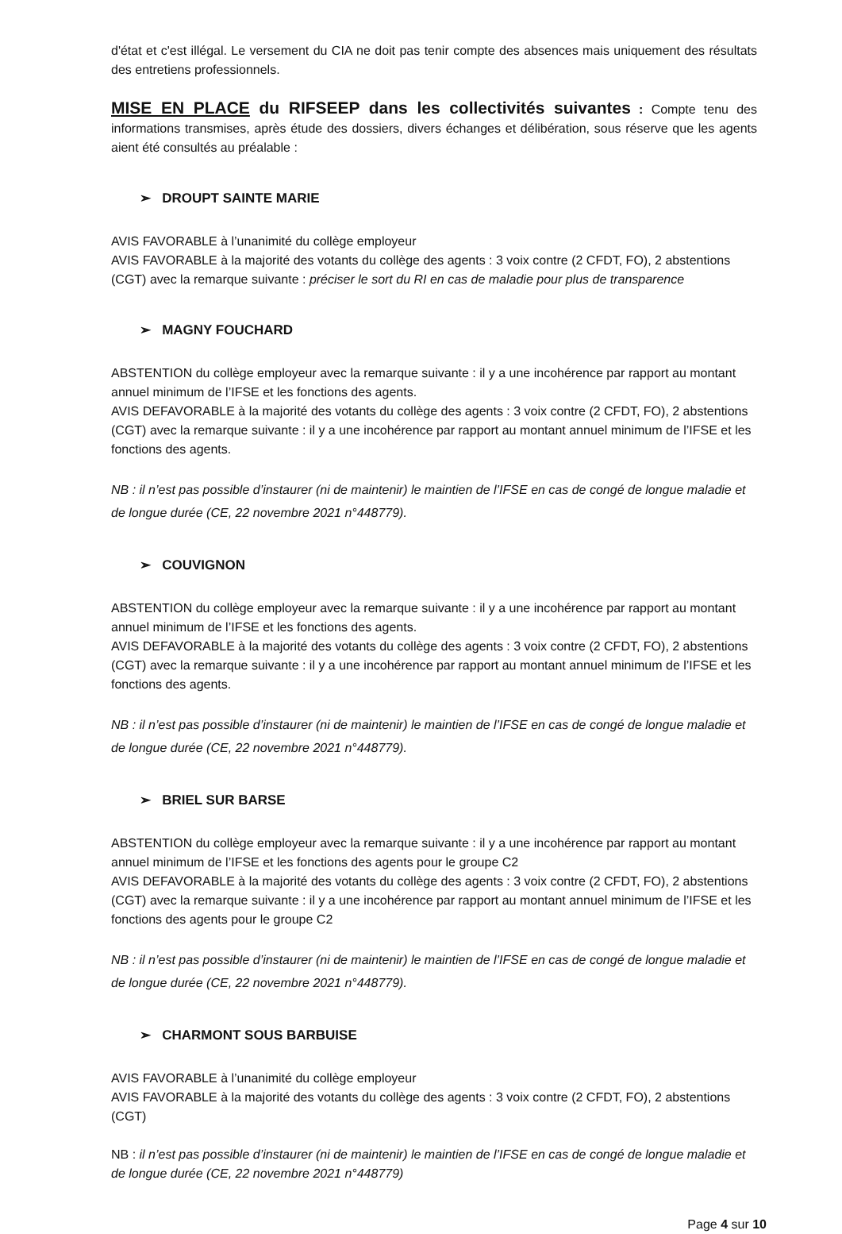d'état et c'est illégal. Le versement du CIA ne doit pas tenir compte des absences mais uniquement des résultats des entretiens professionnels.
MISE EN PLACE du RIFSEEP dans les collectivités suivantes : Compte tenu des informations transmises, après étude des dossiers, divers échanges et délibération, sous réserve que les agents aient été consultés au préalable :
➢ DROUPT SAINTE MARIE
AVIS FAVORABLE à l’unanimité du collège employeur
AVIS FAVORABLE à la majorité des votants du collège des agents : 3 voix contre (2 CFDT, FO), 2 abstentions (CGT) avec la remarque suivante : préciser le sort du RI en cas de maladie pour plus de transparence
➢ MAGNY FOUCHARD
ABSTENTION du collège employeur avec la remarque suivante : il y a une incohérence par rapport au montant annuel minimum de l’IFSE et les fonctions des agents.
AVIS DEFAVORABLE à la majorité des votants du collège des agents : 3 voix contre (2 CFDT, FO), 2 abstentions (CGT) avec la remarque suivante : il y a une incohérence par rapport au montant annuel minimum de l’IFSE et les fonctions des agents.
NB : il n’est pas possible d’instaurer (ni de maintenir) le maintien de l’IFSE en cas de congé de longue maladie et de longue durée (CE, 22 novembre 2021 n°448779).
➢ COUVIGNON
ABSTENTION du collège employeur avec la remarque suivante : il y a une incohérence par rapport au montant annuel minimum de l’IFSE et les fonctions des agents.
AVIS DEFAVORABLE à la majorité des votants du collège des agents : 3 voix contre (2 CFDT, FO), 2 abstentions (CGT) avec la remarque suivante : il y a une incohérence par rapport au montant annuel minimum de l’IFSE et les fonctions des agents.
NB : il n’est pas possible d’instaurer (ni de maintenir) le maintien de l’IFSE en cas de congé de longue maladie et de longue durée (CE, 22 novembre 2021 n°448779).
➢ BRIEL SUR BARSE
ABSTENTION du collège employeur avec la remarque suivante : il y a une incohérence par rapport au montant annuel minimum de l’IFSE et les fonctions des agents pour le groupe C2
AVIS DEFAVORABLE à la majorité des votants du collège des agents : 3 voix contre (2 CFDT, FO), 2 abstentions (CGT) avec la remarque suivante : il y a une incohérence par rapport au montant annuel minimum de l’IFSE et les fonctions des agents pour le groupe C2
NB : il n’est pas possible d’instaurer (ni de maintenir) le maintien de l’IFSE en cas de congé de longue maladie et de longue durée (CE, 22 novembre 2021 n°448779).
➢ CHARMONT SOUS BARBUISE
AVIS FAVORABLE à l’unanimité du collège employeur
AVIS FAVORABLE à la majorité des votants du collège des agents : 3 voix contre (2 CFDT, FO), 2 abstentions (CGT)
NB : il n’est pas possible d’instaurer (ni de maintenir) le maintien de l’IFSE en cas de congé de longue maladie et de longue durée (CE, 22 novembre 2021 n°448779)
Page 4 sur 10